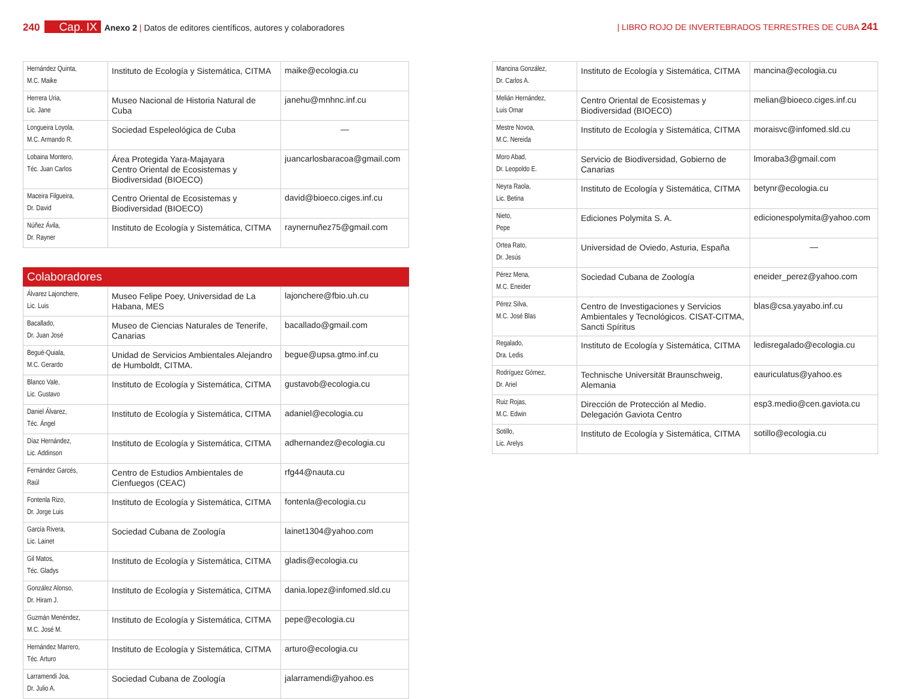240 Cap. IX Anexo 2 | Datos de editores científicos, autores y colaboradores
| LIBRO ROJO DE INVERTEBRADOS TERRESTRES DE CUBA 241
| Hernández Quinta, M.C. Maike | Instituto de Ecología y Sistemática, CITMA | maike@ecologia.cu |
| Herrera Uria, Lic. Jane | Museo Nacional de Historia Natural de Cuba | janehu@mnhnc.inf.cu |
| Longueira Loyola, M.C. Armando R. | Sociedad Espeleológica de Cuba | — |
| Lobaina Montero, Téc. Juan Carlos | Área Protegida Yara-Majayara Centro Oriental de Ecosistemas y Biodiversidad (BIOECO) | juancarlosbaracoa@gmail.com |
| Maceira Filgueira, Dr. David | Centro Oriental de Ecosistemas y Biodiversidad (BIOECO) | david@bioeco.ciges.inf.cu |
| Núñez Ávila, Dr. Rayner | Instituto de Ecología y Sistemática, CITMA | raynernuñez75@gmail.com |
Colaboradores
| Álvarez Lajonchere, Lic. Luis | Museo Felipe Poey, Universidad de La Habana, MES | lajonchere@fbio.uh.cu |
| Bacallado, Dr. Juan José | Museo de Ciencias Naturales de Tenerife, Canarias | bacallado@gmail.com |
| Begué-Quiala, M.C. Gerardo | Unidad de Servicios Ambientales Alejandro de Humboldt, CITMA. | begue@upsa.gtmo.inf.cu |
| Blanco Vale, Lic. Gustavo | Instituto de Ecología y Sistemática, CITMA | gustavob@ecologia.cu |
| Daniel Álvarez, Téc. Ángel | Instituto de Ecología y Sistemática, CITMA | adaniel@ecologia.cu |
| Díaz Hernández, Lic. Addinson | Instituto de Ecología y Sistemática, CITMA | adhernandez@ecologia.cu |
| Fernández Garcés, Raúl | Centro de Estudios Ambientales de Cienfuegos (CEAC) | rfg44@nauta.cu |
| Fontenla Rizo, Dr. Jorge Luis | Instituto de Ecología y Sistemática, CITMA | fontenla@ecologia.cu |
| García Rivera, Lic. Lainet | Sociedad Cubana de Zoología | lainet1304@yahoo.com |
| Gil Matos, Téc. Gladys | Instituto de Ecología y Sistemática, CITMA | gladis@ecologia.cu |
| González Alonso, Dr. Hiram J. | Instituto de Ecología y Sistemática, CITMA | dania.lopez@infomed.sld.cu |
| Guzmán Menéndez, M.C. José M. | Instituto de Ecología y Sistemática, CITMA | pepe@ecologia.cu |
| Hernández Marrero, Téc. Arturo | Instituto de Ecología y Sistemática, CITMA | arturo@ecologia.cu |
| Larramendi Joa, Dr. Julio A. | Sociedad Cubana de Zoología | jalarramendi@yahoo.es |
| Mancina González, Dr. Carlos A. | Instituto de Ecología y Sistemática, CITMA | mancina@ecologia.cu |
| Melián Hernández, Luis Omar | Centro Oriental de Ecosistemas y Biodiversidad (BIOECO) | melian@bioeco.ciges.inf.cu |
| Mestre Novoa, M.C. Nereida | Instituto de Ecología y Sistemática, CITMA | moraisvc@infomed.sld.cu |
| Moro Abad, Dr. Leopoldo E. | Servicio de Biodiversidad, Gobierno de Canarias | lmoraba3@gmail.com |
| Neyra Raola, Lic. Betina | Instituto de Ecología y Sistemática, CITMA | betynr@ecologia.cu |
| Nieto, Pepe | Ediciones Polymita S. A. | edicionespolymita@yahoo.com |
| Ortea Rato, Dr. Jesús | Universidad de Oviedo, Asturia, España | — |
| Pérez Mena, M.C. Eneider | Sociedad Cubana de Zoología | eneider_perez@yahoo.com |
| Pérez Silva, M.C. José Blas | Centro de Investigaciones y Servicios Ambientales y Tecnológicos. CISAT-CITMA, Sancti Spíritus | blas@csa.yayabo.inf.cu |
| Regalado, Dra. Ledis | Instituto de Ecología y Sistemática, CITMA | ledisregalado@ecologia.cu |
| Rodríguez Gómez, Dr. Ariel | Technische Universität Braunschweig, Alemania | eauriculatus@yahoo.es |
| Ruiz Rojas, M.C. Edwin | Dirección de Protección al Medio. Delegación Gaviota Centro | esp3.medio@cen.gaviota.cu |
| Sotillo, Lic. Arelys | Instituto de Ecología y Sistemática, CITMA | sotillo@ecologia.cu |